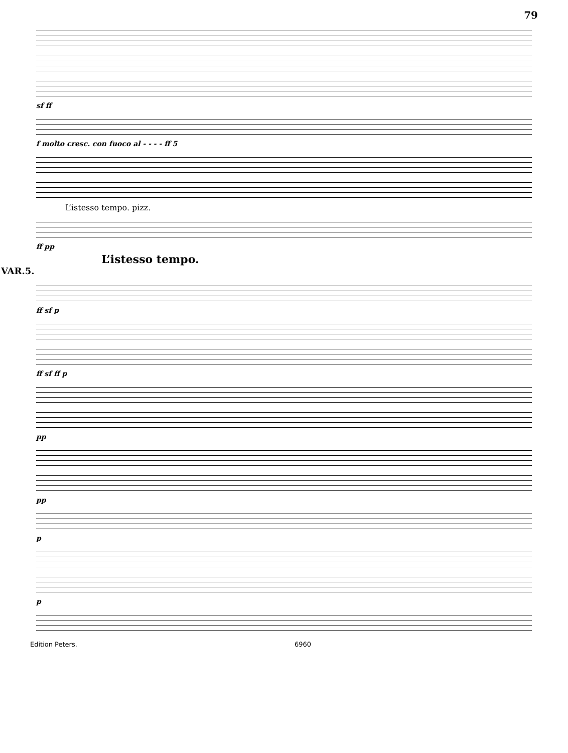79
sf ff
f molto cresc. con fuoco al - - - - ff 5
L’istesso tempo. pizz.
ff pp
L’istesso tempo.
VAR.5.
ff sf p
ff sf ff p
pp
pp
p
p
Edition Peters. 6960